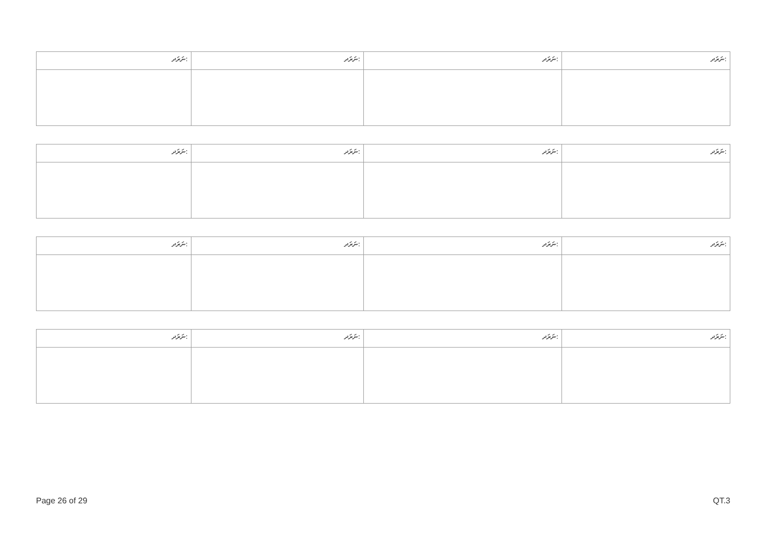| ނަރަދ: | ނަރަދ: | ނަރަދ: | ނަރަދ: |
| ނަރަދ: | ނަރަދ: | ނަރަދ: | ނަރަދ: |
| ނަރަދ: | ނަރަދ: | ނަރަދ: | ނަރަދ: |
| ނަރަދ: | ނަރަދ: | ނަރަދ: | ނަރަދ: |
Page 26 of 29 QT.3